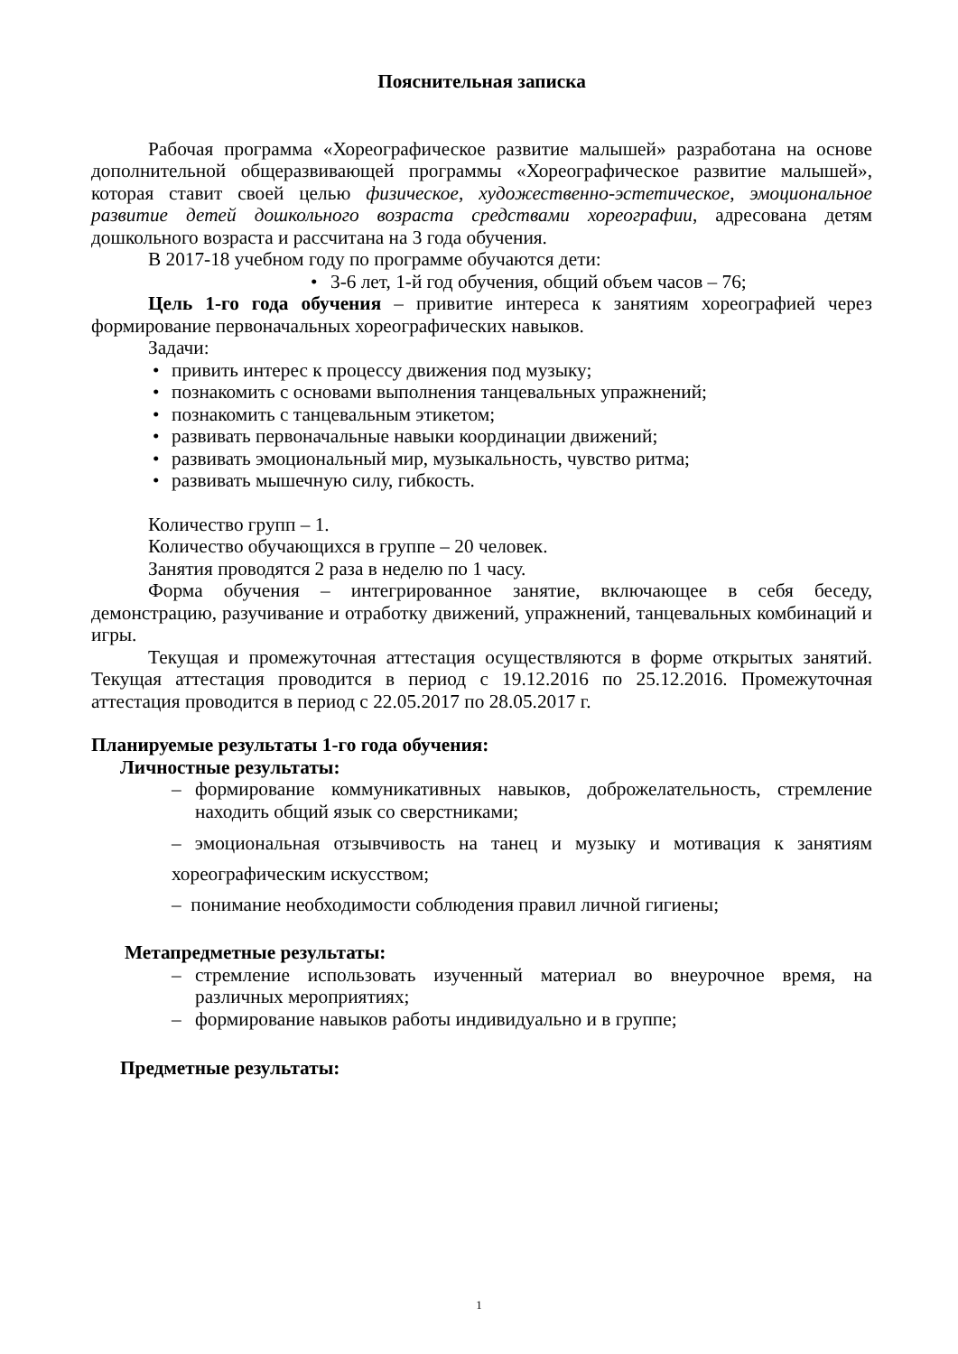Пояснительная записка
Рабочая программа «Хореографическое развитие малышей» разработана на основе дополнительной общеразвивающей программы «Хореографическое развитие малышей», которая ставит своей целью физическое, художественно-эстетическое, эмоциональное развитие детей дошкольного возраста средствами хореографии, адресована детям дошкольного возраста и рассчитана на 3 года обучения.
В 2017-18 учебном году по программе обучаются дети:
• 3-6 лет, 1-й год обучения, общий объем часов – 76;
Цель 1-го года обучения – привитие интереса к занятиям хореографией через формирование первоначальных хореографических навыков.
Задачи:
• привить интерес к процессу движения под музыку;
• познакомить с основами выполнения танцевальных упражнений;
• познакомить с танцевальным этикетом;
• развивать первоначальные навыки координации движений;
• развивать эмоциональный мир, музыкальность, чувство ритма;
• развивать мышечную силу, гибкость.
Количество групп – 1.
Количество обучающихся в группе – 20 человек.
Занятия проводятся 2 раза в неделю по 1 часу.
Форма обучения – интегрированное занятие, включающее в себя беседу, демонстрацию, разучивание и отработку движений, упражнений, танцевальных комбинаций и игры.
Текущая и промежуточная аттестация осуществляются в форме открытых занятий. Текущая аттестация проводится в период с 19.12.2016 по 25.12.2016. Промежуточная аттестация проводится в период с 22.05.2017 по 28.05.2017 г.
Планируемые результаты 1-го года обучения:
Личностные результаты:
– формирование коммуникативных навыков, доброжелательность, стремление находить общий язык со сверстниками;
– эмоциональная отзывчивость на танец и музыку и мотивация к занятиям хореографическим искусством;
– понимание необходимости соблюдения правил личной гигиены;
Метапредметные результаты:
– стремление использовать изученный материал во внеурочное время, на различных мероприятиях;
– формирование навыков работы индивидуально и в группе;
Предметные результаты:
1